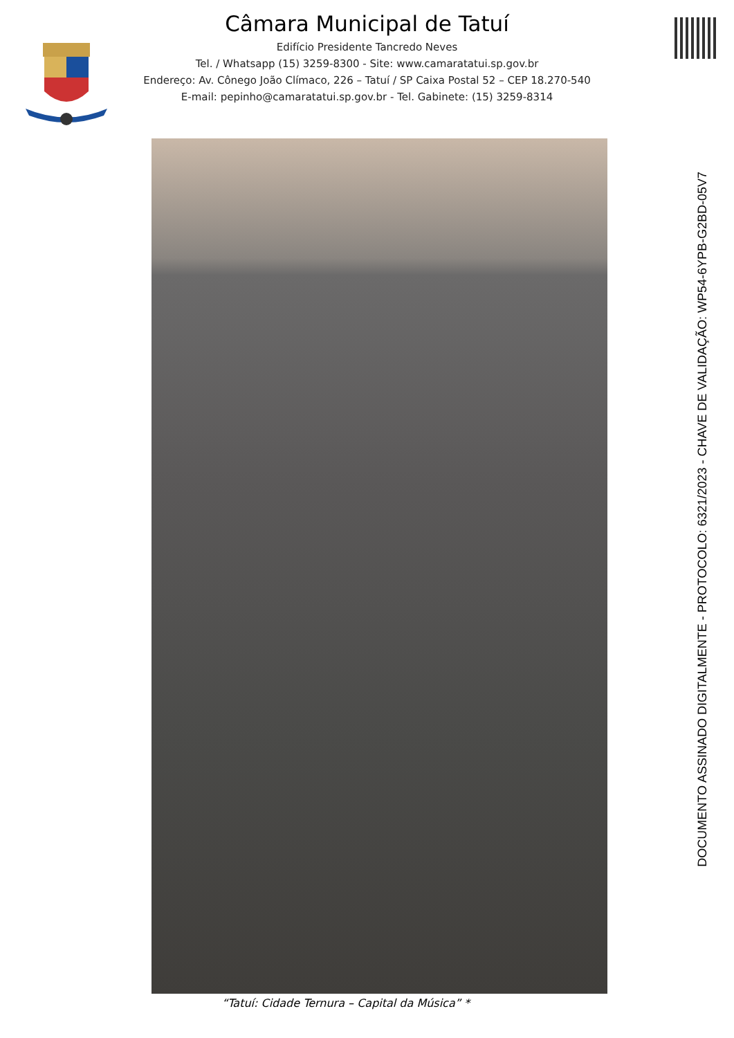Câmara Municipal de Tatuí
Edifício Presidente Tancredo Neves
Tel. / Whatsapp (15) 3259-8300 - Site: www.camaratatui.sp.gov.br
Endereço: Av. Cônego João Clímaco, 226 – Tatuí / SP Caixa Postal 52 – CEP 18.270-540
E-mail: pepinho@camaratatui.sp.gov.br - Tel. Gabinete: (15) 3259-8314
DOCUMENTO ASSINADO DIGITALMENTE - PROTOCOLO: 6321/2023 - CHAVE DE VALIDAÇÃO: WP54-6YPB-G2BD-05V7
“Tatuí: Cidade Ternura – Capital da Música” *